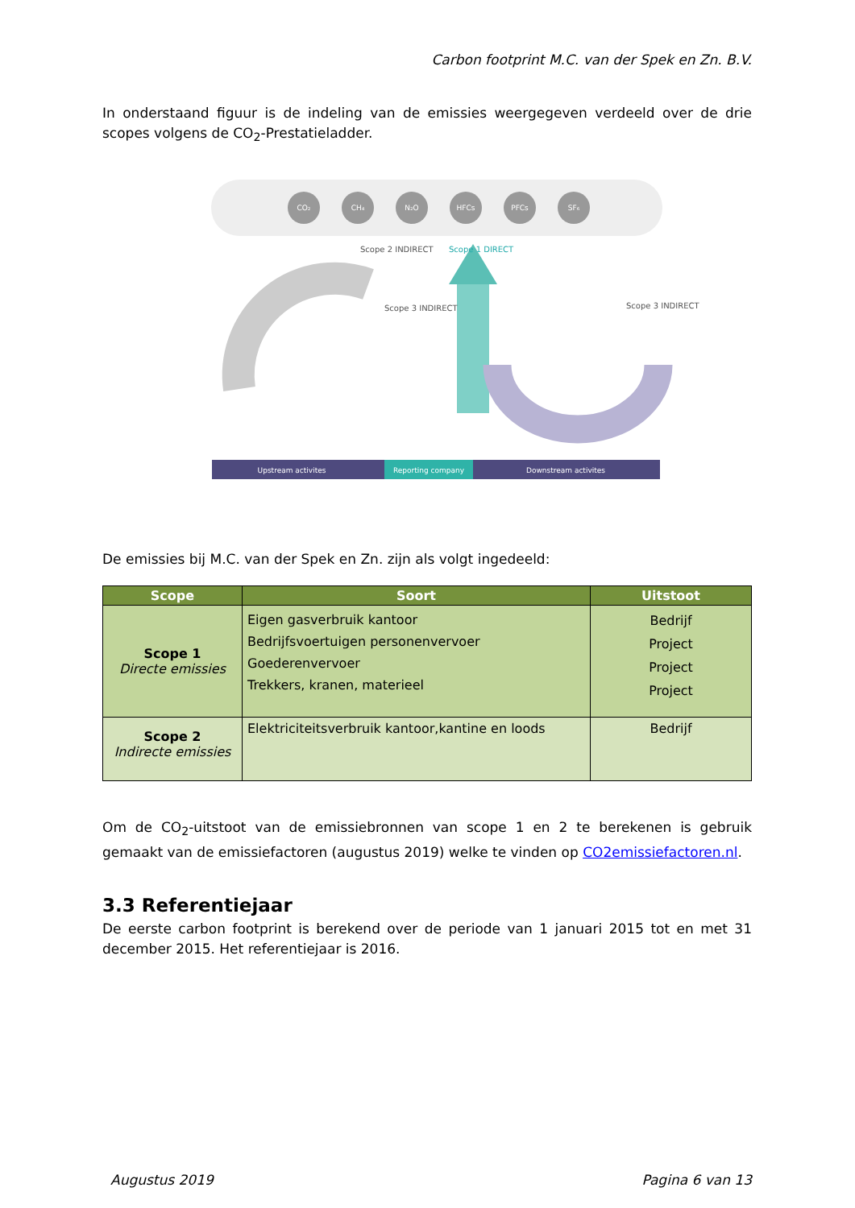Carbon footprint M.C. van der Spek en Zn. B.V.
In onderstaand figuur is de indeling van de emissies weergegeven verdeeld over de drie scopes volgens de CO<sub>2</sub>-Prestatieladder.
CO₂
CH₄
N₂O
HFCs
PFCs
SF₆
Scope 2 INDIRECT
Scope 1 DIRECT
Scope 3 INDIRECT
Scope 3 INDIRECT
Upstream activites
Reporting company
Downstream activites
De emissies bij M.C. van der Spek en Zn. zijn als volgt ingedeeld:
| Scope | Soort | Uitstoot |
| --- | --- | --- |
| Scope 1 Directe emissies | Eigen gasverbruik kantoor Bedrijfsvoertuigen personenvervoer Goederenvervoer Trekkers, kranen, materieel | Bedrijf Project Project Project |
| Scope 2 Indirecte emissies | Elektriciteitsverbruik kantoor,kantine en loods | Bedrijf |
Om de CO<sub>2</sub>-uitstoot van de emissiebronnen van scope 1 en 2 te berekenen is gebruik gemaakt van de emissiefactoren (augustus 2019) welke te vinden op CO2emissiefactoren.nl.
3.3 Referentiejaar
De eerste carbon footprint is berekend over de periode van 1 januari 2015 tot en met 31 december 2015. Het referentiejaar is 2016.
Augustus 2019 Pagina 6 van 13